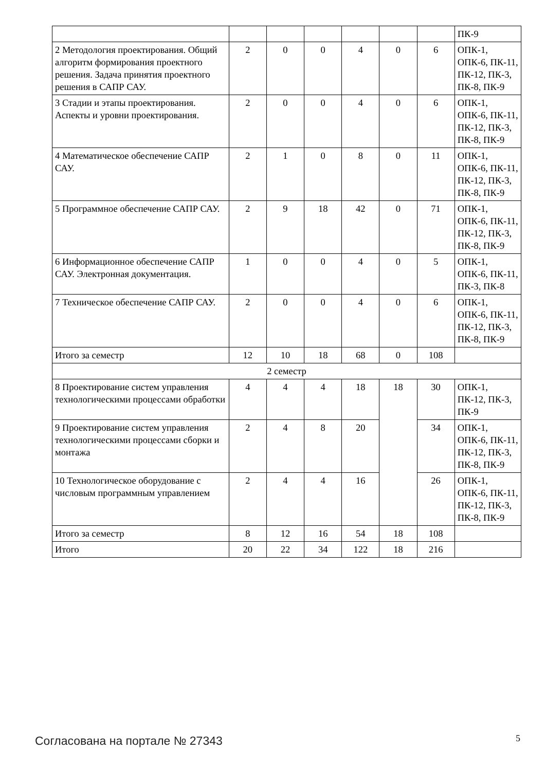| | | | | | | | ПК-9 |
| 2 Методология проектирования. Общий алгоритм формирования проектного решения. Задача принятия проектного решения в САПР САУ. | 2 | 0 | 0 | 4 | 0 | 6 | ОПК-1, ОПК-6, ПК-11, ПК-12, ПК-3, ПК-8, ПК-9 |
| 3 Стадии и этапы проектирования. Аспекты и уровни проектирования. | 2 | 0 | 0 | 4 | 0 | 6 | ОПК-1, ОПК-6, ПК-11, ПК-12, ПК-3, ПК-8, ПК-9 |
| 4 Математическое обеспечение САПР САУ. | 2 | 1 | 0 | 8 | 0 | 11 | ОПК-1, ОПК-6, ПК-11, ПК-12, ПК-3, ПК-8, ПК-9 |
| 5 Программное обеспечение САПР САУ. | 2 | 9 | 18 | 42 | 0 | 71 | ОПК-1, ОПК-6, ПК-11, ПК-12, ПК-3, ПК-8, ПК-9 |
| 6 Информационное обеспечение САПР САУ. Электронная документация. | 1 | 0 | 0 | 4 | 0 | 5 | ОПК-1, ОПК-6, ПК-11, ПК-3, ПК-8 |
| 7 Техническое обеспечение САПР САУ. | 2 | 0 | 0 | 4 | 0 | 6 | ОПК-1, ОПК-6, ПК-11, ПК-12, ПК-3, ПК-8, ПК-9 |
| Итого за семестр | 12 | 10 | 18 | 68 | 0 | 108 | |
| 2 семестр | | | | | | | |
| 8 Проектирование систем управления технологическими процессами обработки | 4 | 4 | 4 | 18 | 18 | 30 | ОПК-1, ПК-12, ПК-3, ПК-9 |
| 9 Проектирование систем управления технологическими процессами сборки и монтажа | 2 | 4 | 8 | 20 | | 34 | ОПК-1, ОПК-6, ПК-11, ПК-12, ПК-3, ПК-8, ПК-9 |
| 10 Технологическое оборудование с числовым программным управлением | 2 | 4 | 4 | 16 | | 26 | ОПК-1, ОПК-6, ПК-11, ПК-12, ПК-3, ПК-8, ПК-9 |
| Итого за семестр | 8 | 12 | 16 | 54 | 18 | 108 | |
| Итого | 20 | 22 | 34 | 122 | 18 | 216 | |
Согласована на портале № 27343 5